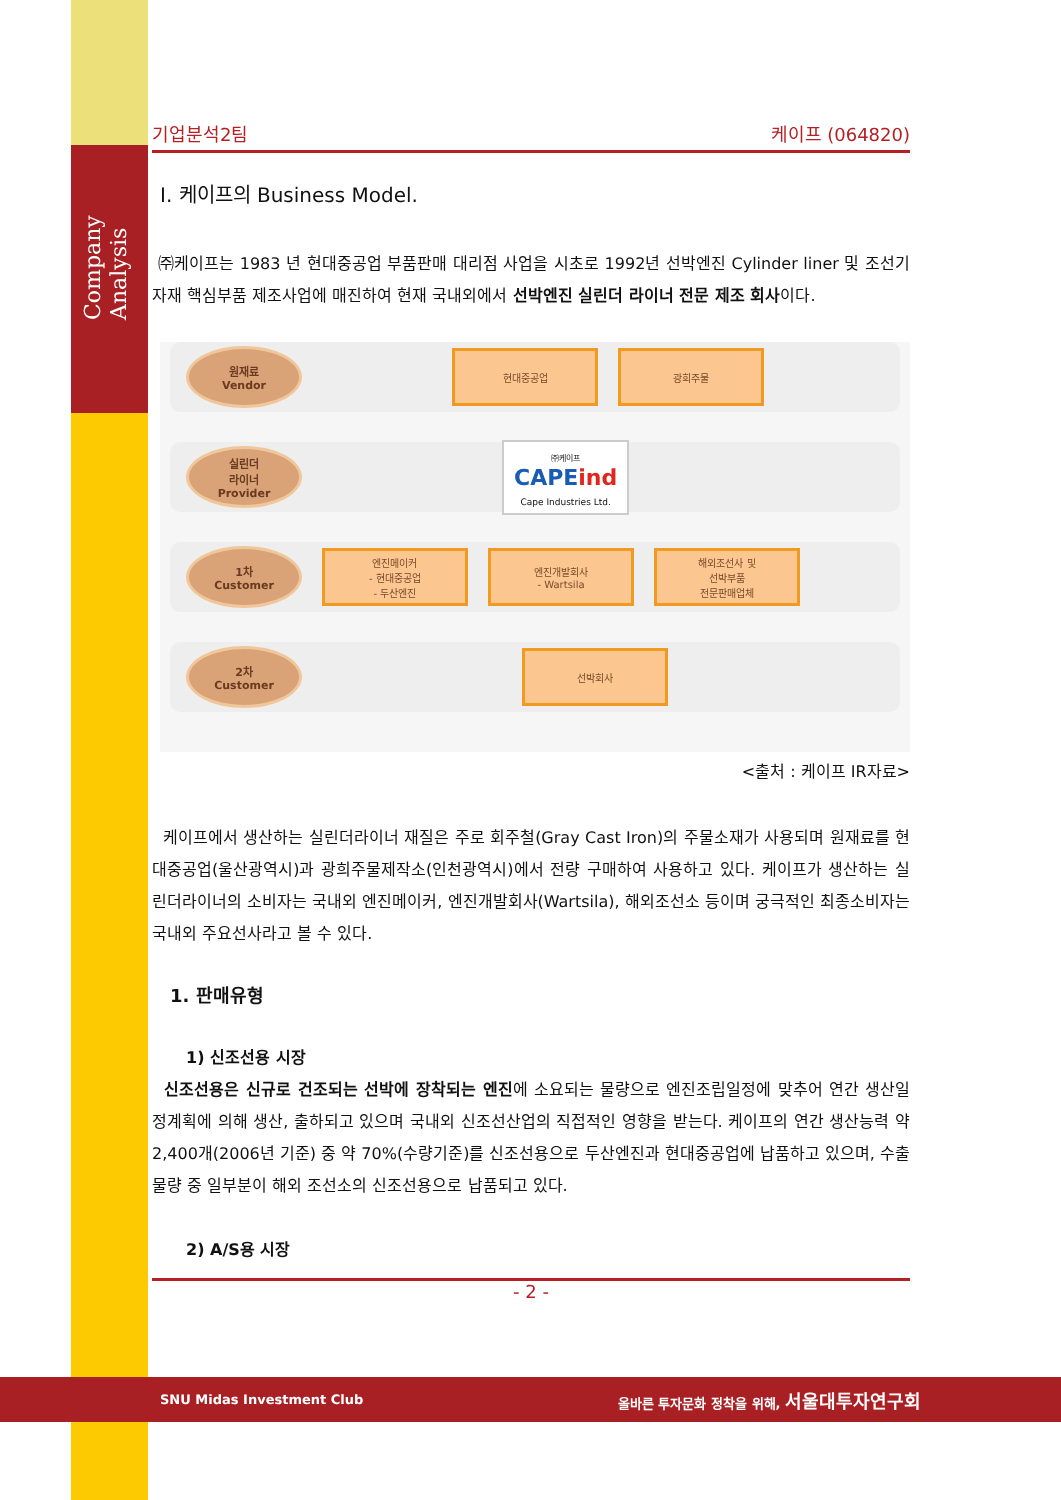Company Analysis
기업분석2팀 케이프 (064820)
Ⅰ. 케이프의 Business Model.
㈜케이프는 1983 년 현대중공업 부품판매 대리점 사업을 시초로 1992년 선박엔진 Cylinder liner 및 조선기자재 핵심부품 제조사업에 매진하여 현재 국내외에서 선박엔진 실린더 라이너 전문 제조 회사이다.
원재료
Vendor
현대중공업 광희주물
실린더
라이너
Provider
㈜케이프
CAPEind
Cape Industries Ltd.
1차
Customer
엔진메이커
- 현대중공업
- 두산엔진
엔진개발회사
- Wartsila
해외조선사 및
선박부품
전문판매업체
2차
Customer
선박회사
<출처 : 케이프 IR자료>
케이프에서 생산하는 실린더라이너 재질은 주로 회주철(Gray Cast Iron)의 주물소재가 사용되며 원재료를 현대중공업(울산광역시)과 광희주물제작소(인천광역시)에서 전량 구매하여 사용하고 있다. 케이프가 생산하는 실린더라이너의 소비자는 국내외 엔진메이커, 엔진개발회사(Wartsila), 해외조선소 등이며 궁극적인 최종소비자는 국내외 주요선사라고 볼 수 있다.
1. 판매유형
1) 신조선용 시장
신조선용은 신규로 건조되는 선박에 장착되는 엔진에 소요되는 물량으로 엔진조립일정에 맞추어 연간 생산일정계획에 의해 생산, 출하되고 있으며 국내외 신조선산업의 직접적인 영향을 받는다. 케이프의 연간 생산능력 약 2,400개(2006년 기준) 중 약 70%(수량기준)를 신조선용으로 두산엔진과 현대중공업에 납품하고 있으며, 수출물량 중 일부분이 해외 조선소의 신조선용으로 납품되고 있다.
2) A/S용 시장
- 2 -
SNU Midas Investment Club 올바른 투자문화 정착을 위해, 서울대투자연구회